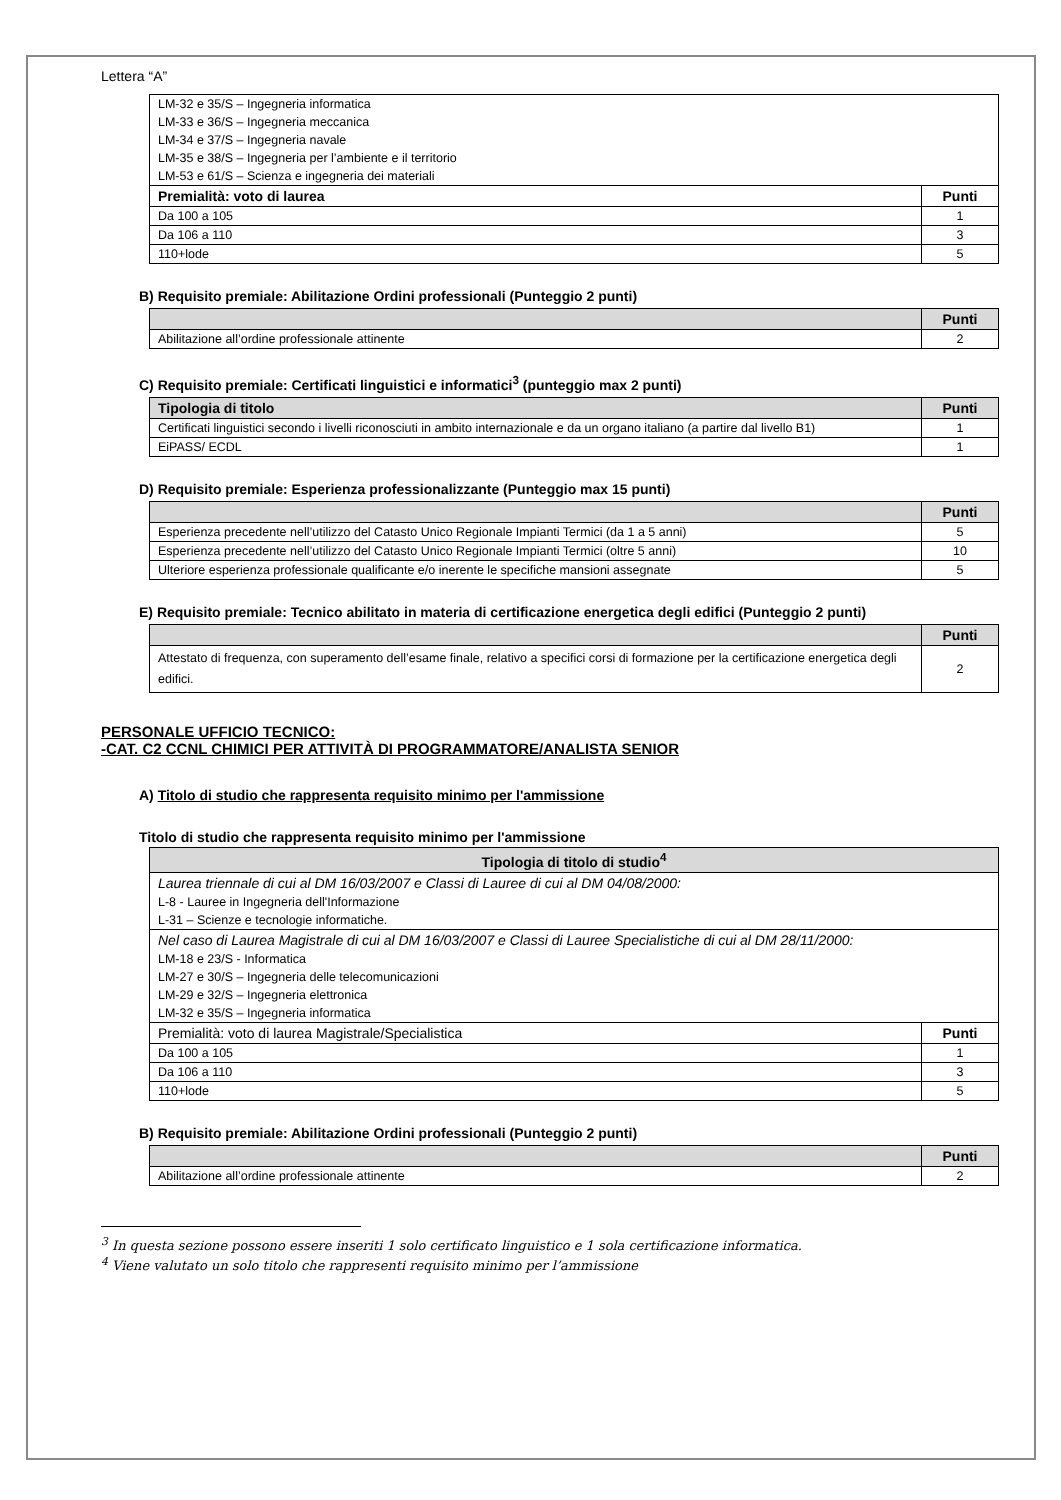Lettera “A”
| LM-32 e 35/S – Ingegneria informatica | |
| LM-33 e 36/S – Ingegneria meccanica | |
| LM-34 e 37/S – Ingegneria navale | |
| LM-35 e 38/S – Ingegneria per l’ambiente e il territorio | |
| LM-53 e 61/S – Scienza e ingegneria dei materiali | |
| Premialità: voto di laurea | Punti |
| Da 100 a 105 | 1 |
| Da 106 a 110 | 3 |
| 110+lode | 5 |
B) Requisito premiale: Abilitazione Ordini professionali (Punteggio 2 punti)
| | Punti |
| --- | --- |
| Abilitazione all’ordine professionale attinente | 2 |
C) Requisito premiale: Certificati linguistici e informatici<sup>3</sup> (punteggio max 2 punti)
| Tipologia di titolo | Punti |
| --- | --- |
| Certificati linguistici secondo i livelli riconosciuti in ambito internazionale e da un organo italiano (a partire dal livello B1) | 1 |
| EiPASS/ ECDL | 1 |
D) Requisito premiale: Esperienza professionalizzante (Punteggio max 15 punti)
| | Punti |
| --- | --- |
| Esperienza precedente nell’utilizzo del Catasto Unico Regionale Impianti Termici (da 1 a 5 anni) | 5 |
| Esperienza precedente nell’utilizzo del Catasto Unico Regionale Impianti Termici (oltre 5 anni) | 10 |
| Ulteriore esperienza professionale qualificante e/o inerente le specifiche mansioni assegnate | 5 |
E) Requisito premiale: Tecnico abilitato in materia di certificazione energetica degli edifici (Punteggio 2 punti)
| | Punti |
| --- | --- |
| Attestato di frequenza, con superamento dell’esame finale, relativo a specifici corsi di formazione per la certificazione energetica degli edifici. | 2 |
PERSONALE UFFICIO TECNICO:
-CAT. C2 CCNL CHIMICI PER ATTIVITÀ DI PROGRAMMATORE/ANALISTA SENIOR
A) Titolo di studio che rappresenta requisito minimo per l'ammissione
Titolo di studio che rappresenta requisito minimo per l'ammissione
| Tipologia di titolo di studio<sup>4</sup> | |
| --- | --- |
| Laurea triennale di cui al DM 16/03/2007 e Classi di Lauree di cui al DM 04/08/2000: | |
| L-8 - Lauree in Ingegneria dell'Informazione | |
| L-31 – Scienze e tecnologie informatiche. | |
| Nel caso di Laurea Magistrale di cui al DM 16/03/2007 e Classi di Lauree Specialistiche di cui al DM 28/11/2000: | |
| LM-18 e 23/S - Informatica | |
| LM-27 e 30/S – Ingegneria delle telecomunicazioni | |
| LM-29 e 32/S – Ingegneria elettronica | |
| LM-32 e 35/S – Ingegneria informatica | |
| Premialità: voto di laurea Magistrale/Specialistica | Punti |
| Da 100 a 105 | 1 |
| Da 106 a 110 | 3 |
| 110+lode | 5 |
B) Requisito premiale: Abilitazione Ordini professionali (Punteggio 2 punti)
| | Punti |
| --- | --- |
| Abilitazione all’ordine professionale attinente | 2 |
<sup>3</sup> In questa sezione possono essere inseriti 1 solo certificato linguistico e 1 sola certificazione informatica.
<sup>4</sup> Viene valutato un solo titolo che rappresenti requisito minimo per l’ammissione